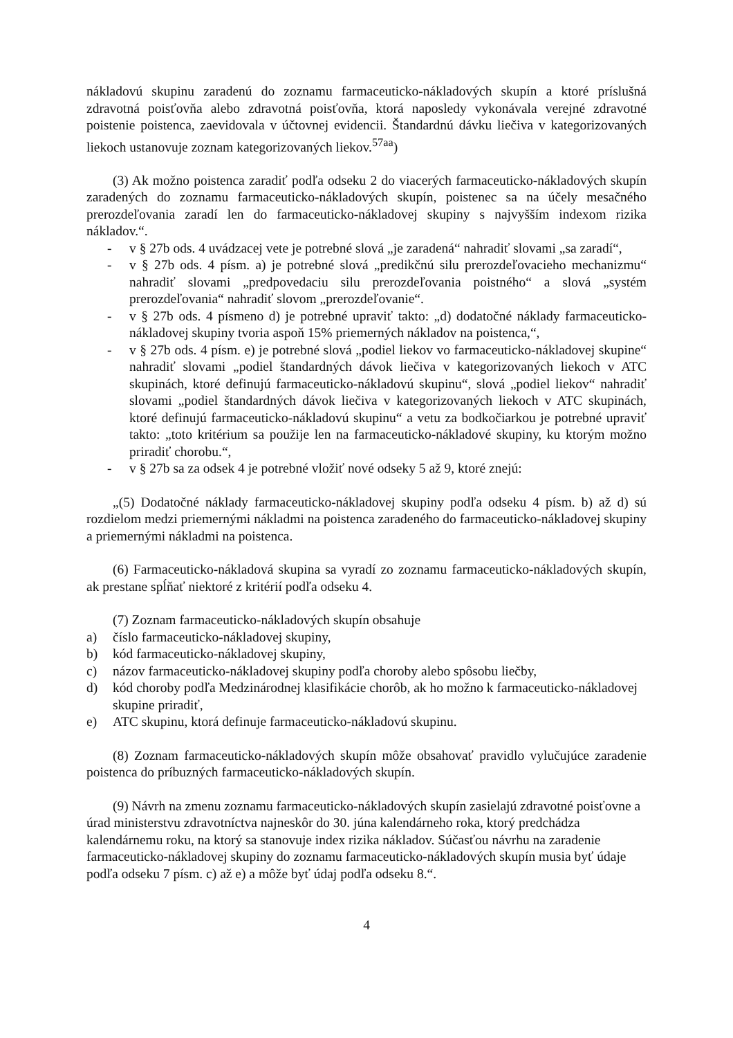nákladovú skupinu zaradenú do zoznamu farmaceuticko-nákladových skupín a ktoré príslušná zdravotná poisťovňa alebo zdravotná poisťovňa, ktorá naposledy vykonávala verejné zdravotné poistenie poistenca, zaevidovala v účtovnej evidencii. Štandardnú dávku liečiva v kategorizovaných liekoch ustanovuje zoznam kategorizovaných liekov.<sup>57aa</sup>)
(3) Ak možno poistenca zaradiť podľa odseku 2 do viacerých farmaceuticko-nákladových skupín zaradených do zoznamu farmaceuticko-nákladových skupín, poistenec sa na účely mesačného prerozdeľovania zaradí len do farmaceuticko-nákladovej skupiny s najvyšším indexom rizika nákladov.“.
- v § 27b ods. 4 uvádzacej vete je potrebné slová „je zaradená“ nahradiť slovami „sa zaradí“,
- v § 27b ods. 4 písm. a) je potrebné slová „predikčnú silu prerozdeľovacieho mechanizmu“ nahradiť slovami „predpovedaciu silu prerozdeľovania poistného“ a slová „systém prerozdeľovania“ nahradiť slovom „prerozdeľovanie“.
- v § 27b ods. 4 písmeno d) je potrebné upraviť takto: „d) dodatočné náklady farmaceuticko-nákladovej skupiny tvoria aspoň 15% priemerných nákladov na poistenca,“,
- v § 27b ods. 4 písm. e) je potrebné slová „podiel liekov vo farmaceuticko-nákladovej skupine“ nahradiť slovami „podiel štandardných dávok liečiva v kategorizovaných liekoch v ATC skupinách, ktoré definujú farmaceuticko-nákladovú skupinu“, slová „podiel liekov“ nahradiť slovami „podiel štandardných dávok liečiva v kategorizovaných liekoch v ATC skupinách, ktoré definujú farmaceuticko-nákladovú skupinu“ a vetu za bodkočiarkou je potrebné upraviť takto: „toto kritérium sa použije len na farmaceuticko-nákladové skupiny, ku ktorým možno priradiť chorobu.“,
- v § 27b sa za odsek 4 je potrebné vložiť nové odseky 5 až 9, ktoré znejú:
„(5) Dodatočné náklady farmaceuticko-nákladovej skupiny podľa odseku 4 písm. b) až d) sú rozdielom medzi priemernými nákladmi na poistenca zaradeného do farmaceuticko-nákladovej skupiny a priemernými nákladmi na poistenca.
(6) Farmaceuticko-nákladová skupina sa vyradí zo zoznamu farmaceuticko-nákladových skupín, ak prestane spĺňať niektoré z kritérií podľa odseku 4.
(7) Zoznam farmaceuticko-nákladových skupín obsahuje
a) číslo farmaceuticko-nákladovej skupiny,
b) kód farmaceuticko-nákladovej skupiny,
c) názov farmaceuticko-nákladovej skupiny podľa choroby alebo spôsobu liečby,
d) kód choroby podľa Medzinárodnej klasifikácie chorôb, ak ho možno k farmaceuticko-nákladovej skupine priradiť,
e) ATC skupinu, ktorá definuje farmaceuticko-nákladovú skupinu.
(8) Zoznam farmaceuticko-nákladových skupín môže obsahovať pravidlo vylučujúce zaradenie poistenca do príbuzných farmaceuticko-nákladových skupín.
(9) Návrh na zmenu zoznamu farmaceuticko-nákladových skupín zasielajú zdravotné poisťovne a úrad ministerstvu zdravotníctva najneskôr do 30. júna kalendárneho roka, ktorý predchádza kalendárnemu roku, na ktorý sa stanovuje index rizika nákladov. Súčasťou návrhu na zaradenie farmaceuticko-nákladovej skupiny do zoznamu farmaceuticko-nákladových skupín musia byť údaje podľa odseku 7 písm. c) až e) a môže byť údaj podľa odseku 8.“.
4